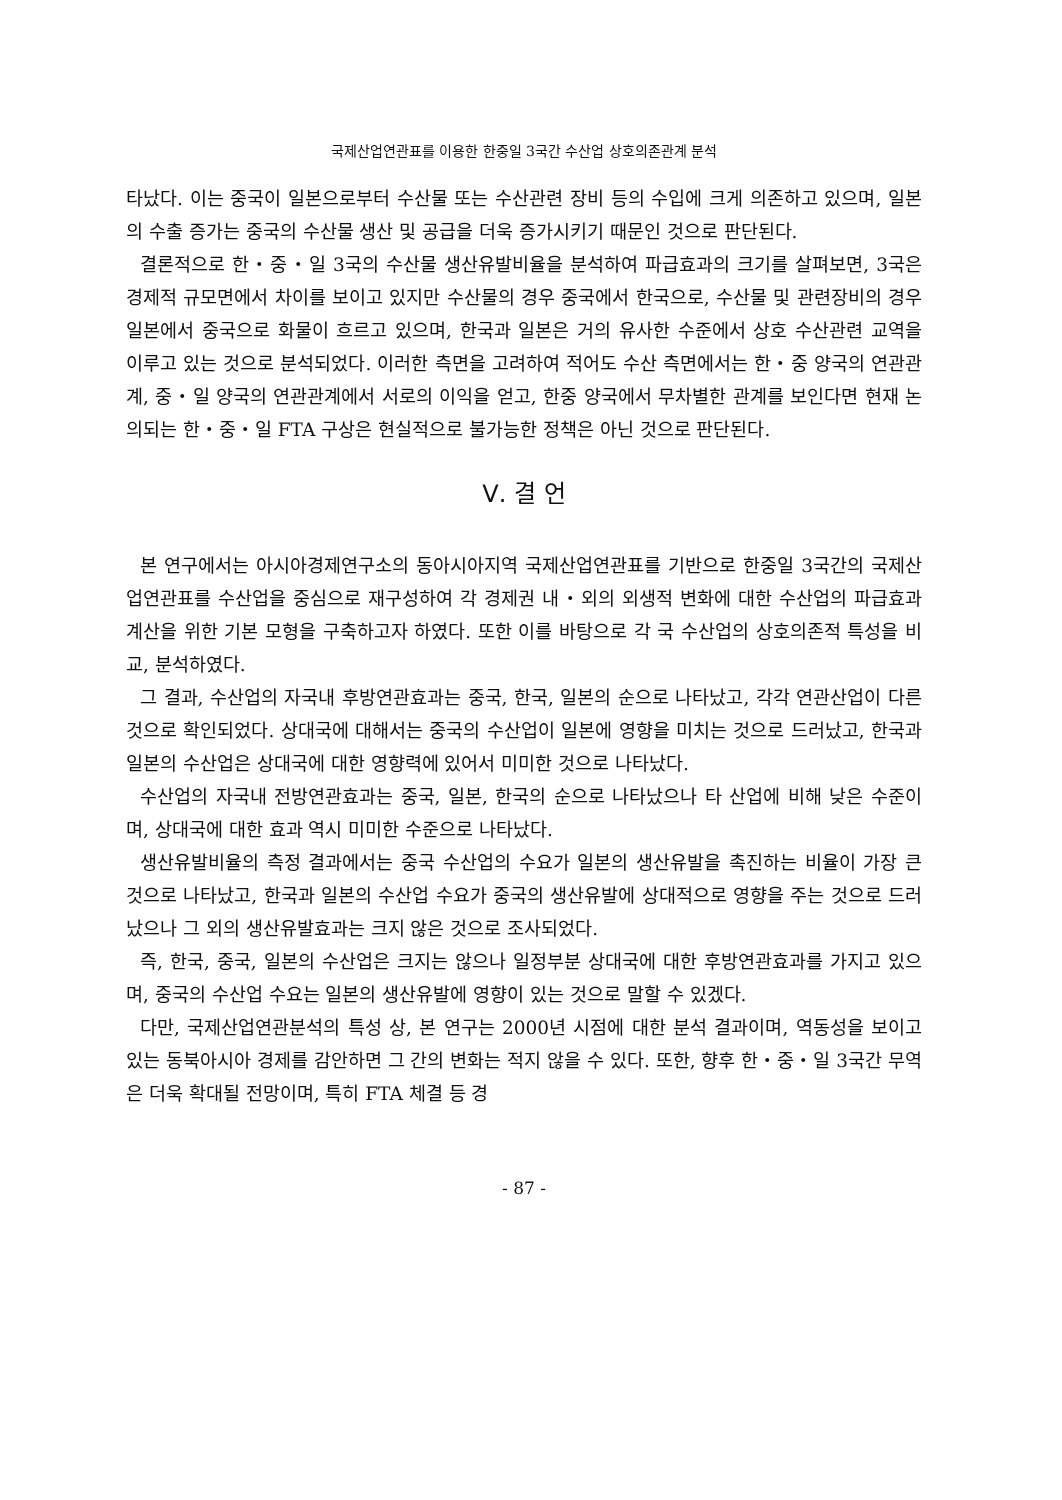국제산업연관표를 이용한 한중일 3국간 수산업 상호의존관계 분석
타났다. 이는 중국이 일본으로부터 수산물 또는 수산관련 장비 등의 수입에 크게 의존하고 있으며, 일본의 수출 증가는 중국의 수산물 생산 및 공급을 더욱 증가시키기 때문인 것으로 판단된다.
결론적으로 한・중・일 3국의 수산물 생산유발비율을 분석하여 파급효과의 크기를 살펴보면, 3국은 경제적 규모면에서 차이를 보이고 있지만 수산물의 경우 중국에서 한국으로, 수산물 및 관련장비의 경우 일본에서 중국으로 화물이 흐르고 있으며, 한국과 일본은 거의 유사한 수준에서 상호 수산관련 교역을 이루고 있는 것으로 분석되었다. 이러한 측면을 고려하여 적어도 수산 측면에서는 한・중 양국의 연관관계, 중・일 양국의 연관관계에서 서로의 이익을 얻고, 한중 양국에서 무차별한 관계를 보인다면 현재 논의되는 한・중・일 FTA 구상은 현실적으로 불가능한 정책은 아닌 것으로 판단된다.
Ⅴ. 결 언
본 연구에서는 아시아경제연구소의 동아시아지역 국제산업연관표를 기반으로 한중일 3국간의 국제산업연관표를 수산업을 중심으로 재구성하여 각 경제권 내・외의 외생적 변화에 대한 수산업의 파급효과 계산을 위한 기본 모형을 구축하고자 하였다. 또한 이를 바탕으로 각 국 수산업의 상호의존적 특성을 비교, 분석하였다.
그 결과, 수산업의 자국내 후방연관효과는 중국, 한국, 일본의 순으로 나타났고, 각각 연관산업이 다른 것으로 확인되었다. 상대국에 대해서는 중국의 수산업이 일본에 영향을 미치는 것으로 드러났고, 한국과 일본의 수산업은 상대국에 대한 영향력에 있어서 미미한 것으로 나타났다.
수산업의 자국내 전방연관효과는 중국, 일본, 한국의 순으로 나타났으나 타 산업에 비해 낮은 수준이며, 상대국에 대한 효과 역시 미미한 수준으로 나타났다.
생산유발비율의 측정 결과에서는 중국 수산업의 수요가 일본의 생산유발을 촉진하는 비율이 가장 큰 것으로 나타났고, 한국과 일본의 수산업 수요가 중국의 생산유발에 상대적으로 영향을 주는 것으로 드러났으나 그 외의 생산유발효과는 크지 않은 것으로 조사되었다.
즉, 한국, 중국, 일본의 수산업은 크지는 않으나 일정부분 상대국에 대한 후방연관효과를 가지고 있으며, 중국의 수산업 수요는 일본의 생산유발에 영향이 있는 것으로 말할 수 있겠다.
다만, 국제산업연관분석의 특성 상, 본 연구는 2000년 시점에 대한 분석 결과이며, 역동성을 보이고 있는 동북아시아 경제를 감안하면 그 간의 변화는 적지 않을 수 있다. 또한, 향후 한・중・일 3국간 무역은 더욱 확대될 전망이며, 특히 FTA 체결 등 경
- 87 -